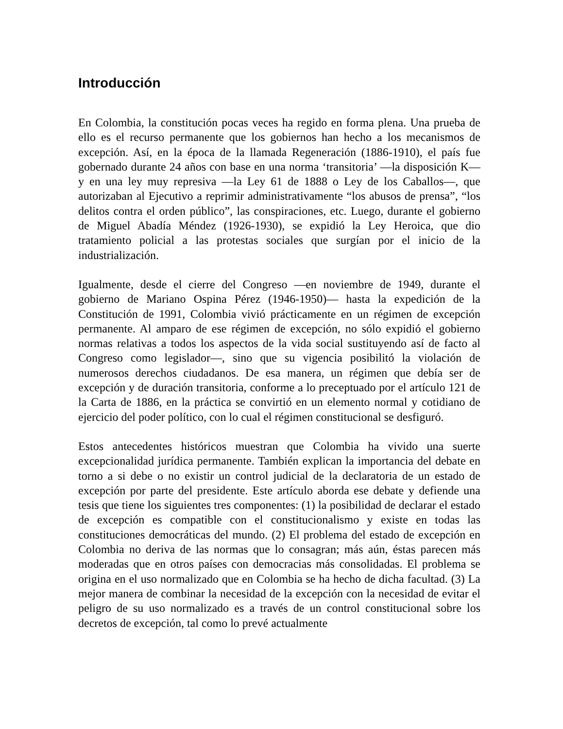Introducción
En Colombia, la constitución pocas veces ha regido en forma plena. Una prueba de ello es el recurso permanente que los gobiernos han hecho a los mecanismos de excepción. Así, en la época de la llamada Regeneración (1886-1910), el país fue gobernado durante 24 años con base en una norma ‘transitoria’ —la disposición K— y en una ley muy represiva —la Ley 61 de 1888 o Ley de los Caballos—, que autorizaban al Ejecutivo a reprimir administrativamente “los abusos de prensa”, “los delitos contra el orden público”, las conspiraciones, etc. Luego, durante el gobierno de Miguel Abadía Méndez (1926-1930), se expidió la Ley Heroica, que dio tratamiento policial a las protestas sociales que surgían por el inicio de la industrialización.
Igualmente, desde el cierre del Congreso —en noviembre de 1949, durante el gobierno de Mariano Ospina Pérez (1946-1950)— hasta la expedición de la Constitución de 1991, Colombia vivió prácticamente en un régimen de excepción permanente. Al amparo de ese régimen de excepción, no sólo expidió el gobierno normas relativas a todos los aspectos de la vida social sustituyendo así de facto al Congreso como legislador—, sino que su vigencia posibilitó la violación de numerosos derechos ciudadanos. De esa manera, un régimen que debía ser de excepción y de duración transitoria, conforme a lo preceptuado por el artículo 121 de la Carta de 1886, en la práctica se convirtió en un elemento normal y cotidiano de ejercicio del poder político, con lo cual el régimen constitucional se desfiguró.
Estos antecedentes históricos muestran que Colombia ha vivido una suerte excepcionalidad jurídica permanente. También explican la importancia del debate en torno a si debe o no existir un control judicial de la declaratoria de un estado de excepción por parte del presidente. Este artículo aborda ese debate y defiende una tesis que tiene los siguientes tres componentes: (1) la posibilidad de declarar el estado de excepción es compatible con el constitucionalismo y existe en todas las constituciones democráticas del mundo. (2) El problema del estado de excepción en Colombia no deriva de las normas que lo consagran; más aún, éstas parecen más moderadas que en otros países con democracias más consolidadas. El problema se origina en el uso normalizado que en Colombia se ha hecho de dicha facultad. (3) La mejor manera de combinar la necesidad de la excepción con la necesidad de evitar el peligro de su uso normalizado es a través de un control constitucional sobre los decretos de excepción, tal como lo prevé actualmente